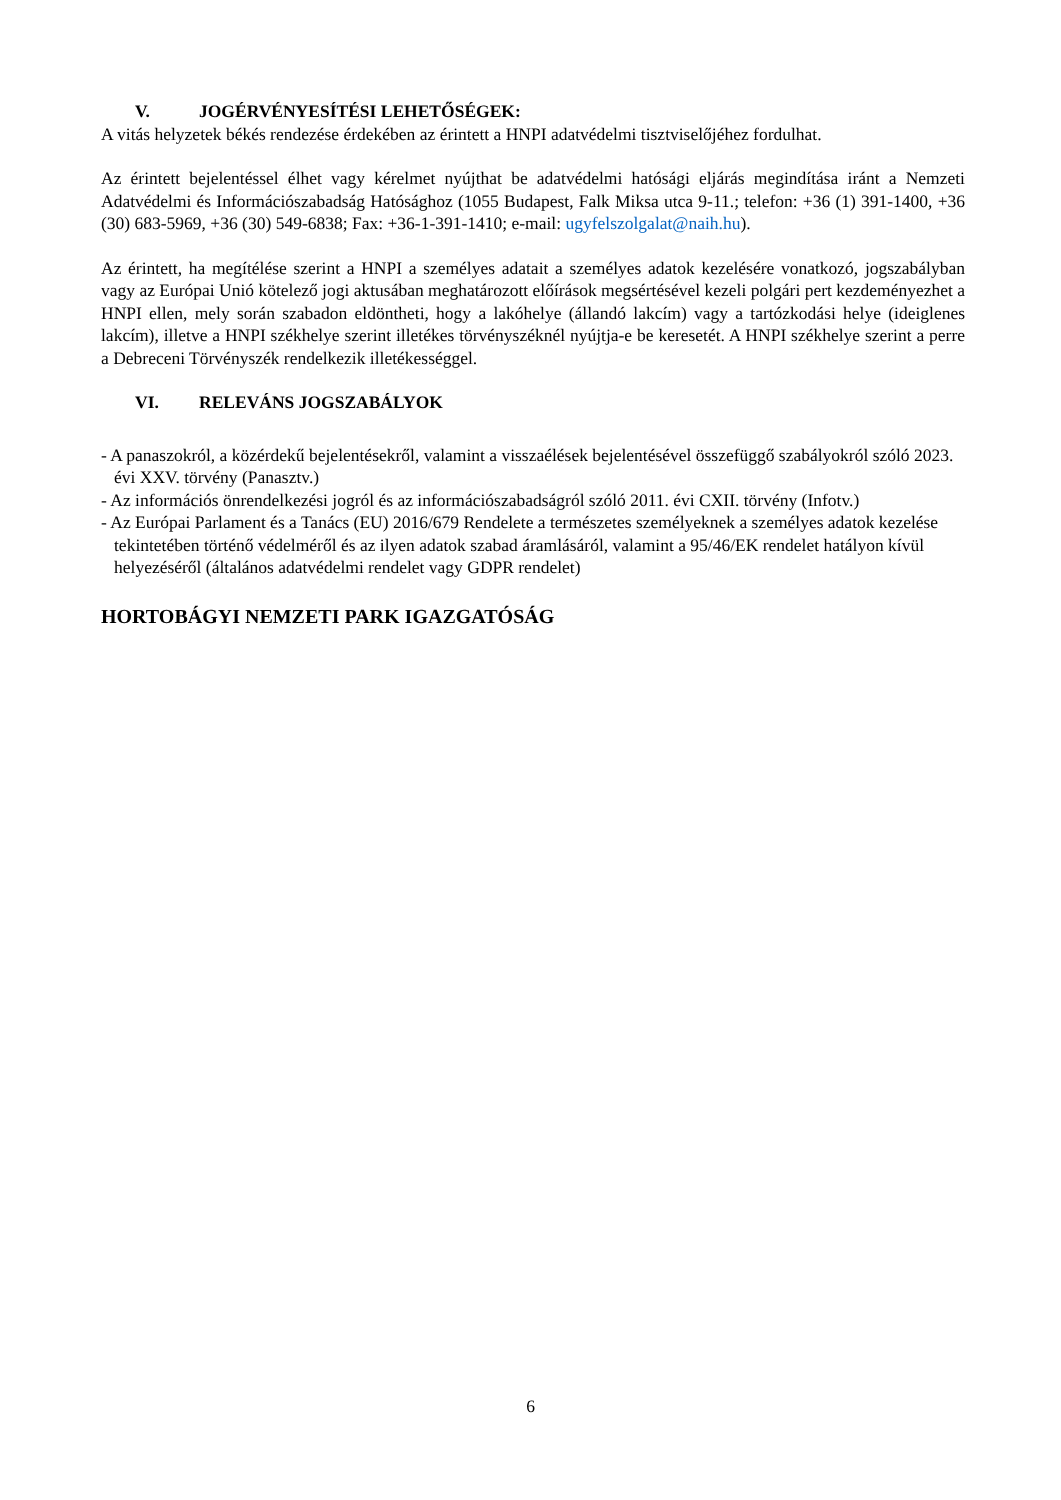V. JOGÉRVÉNYESÍTÉSI LEHETŐSÉGEK:
A vitás helyzetek békés rendezése érdekében az érintett a HNPI adatvédelmi tisztviselőjéhez fordulhat.
Az érintett bejelentéssel élhet vagy kérelmet nyújthat be adatvédelmi hatósági eljárás megindítása iránt a Nemzeti Adatvédelmi és Információszabadság Hatósághoz (1055 Budapest, Falk Miksa utca 9-11.; telefon: +36 (1) 391-1400, +36 (30) 683-5969, +36 (30) 549-6838; Fax: +36-1-391-1410; e-mail: ugyfelszolgalat@naih.hu).
Az érintett, ha megítélése szerint a HNPI a személyes adatait a személyes adatok kezelésére vonatkozó, jogszabályban vagy az Európai Unió kötelező jogi aktusában meghatározott előírások megsértésével kezeli polgári pert kezdeményezhet a HNPI ellen, mely során szabadon eldöntheti, hogy a lakóhelye (állandó lakcím) vagy a tartózkodási helye (ideiglenes lakcím), illetve a HNPI székhelye szerint illetékes törvényszéknél nyújtja-e be keresetét. A HNPI székhelye szerint a perre a Debreceni Törvényszék rendelkezik illetékességgel.
VI. RELEVÁNS JOGSZABÁLYOK
- A panaszokról, a közérdekű bejelentésekről, valamint a visszaélések bejelentésével összefüggő szabályokról szóló 2023. évi XXV. törvény (Panasztv.)
- Az információs önrendelkezési jogról és az információszabadságról szóló 2011. évi CXII. törvény (Infotv.)
- Az Európai Parlament és a Tanács (EU) 2016/679 Rendelete a természetes személyeknek a személyes adatok kezelése tekintetében történő védelméről és az ilyen adatok szabad áramlásáról, valamint a 95/46/EK rendelet hatályon kívül helyezéséről (általános adatvédelmi rendelet vagy GDPR rendelet)
HORTOBÁGYI NEMZETI PARK IGAZGATÓSÁG
6